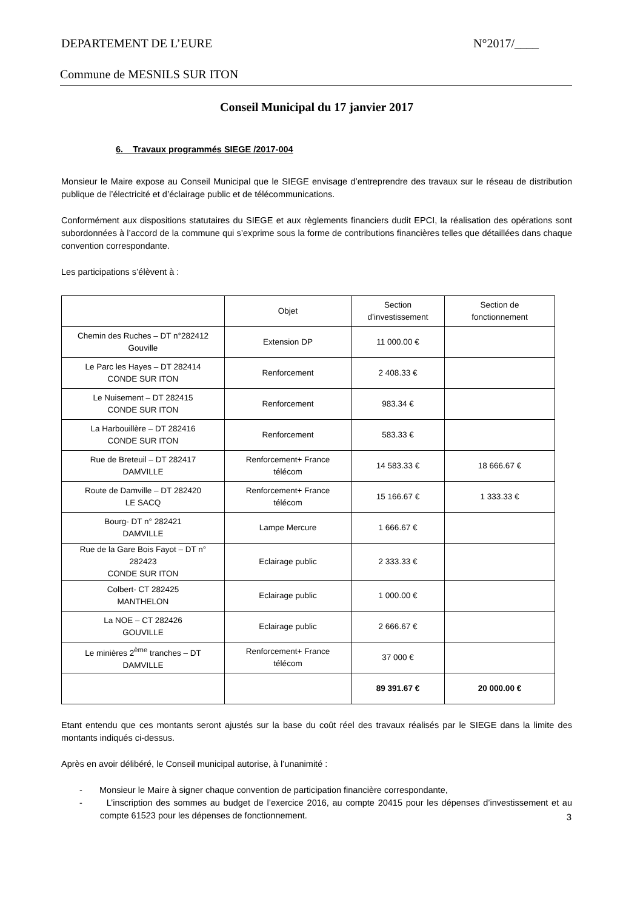DEPARTEMENT DE L’EURE N°2017/____
Commune de MESNILS SUR ITON
Conseil Municipal du 17 janvier 2017
6. Travaux programmés SIEGE /2017-004
Monsieur le Maire expose au Conseil Municipal que le SIEGE envisage d’entreprendre des travaux sur le réseau de distribution publique de l’électricité et d’éclairage public et de télécommunications.
Conformément aux dispositions statutaires du SIEGE et aux règlements financiers dudit EPCI, la réalisation des opérations sont subordonnées à l’accord de la commune qui s’exprime sous la forme de contributions financières telles que détaillées dans chaque convention correspondante.
Les participations s’élèvent à :
| | Objet | Section d’investissement | Section de fonctionnement |
| Chemin des Ruches – DT n°282412 Gouville | Extension DP | 11 000.00 € | |
| Le Parc les Hayes – DT 282414 CONDE SUR ITON | Renforcement | 2 408.33 € | |
| Le Nuisement – DT 282415 CONDE SUR ITON | Renforcement | 983.34 € | |
| La Harbouillère – DT 282416 CONDE SUR ITON | Renforcement | 583.33 € | |
| Rue de Breteuil – DT 282417 DAMVILLE | Renforcement+ France télécom | 14 583.33 € | 18 666.67 € |
| Route de Damville – DT 282420 LE SACQ | Renforcement+ France télécom | 15 166.67 € | 1 333.33 € |
| Bourg- DT n° 282421 DAMVILLE | Lampe Mercure | 1 666.67 € | |
| Rue de la Gare Bois Fayot – DT n° 282423 CONDE SUR ITON | Eclairage public | 2 333.33 € | |
| Colbert- CT 282425 MANTHELON | Eclairage public | 1 000.00 € | |
| La NOE – CT 282426 GOUVILLE | Eclairage public | 2 666.67 € | |
| Le minières 2<sup>ème</sup> tranches – DT DAMVILLE | Renforcement+ France télécom | 37 000 € | |
| | | 89 391.67 € | 20 000.00 € |
Etant entendu que ces montants seront ajustés sur la base du coût réel des travaux réalisés par le SIEGE dans la limite des montants indiqués ci-dessus.
Après en avoir délibéré, le Conseil municipal autorise, à l’unanimité :
- Monsieur le Maire à signer chaque convention de participation financière correspondante,
- L’inscription des sommes au budget de l’exercice 2016, au compte 20415 pour les dépenses d’investissement et au compte 61523 pour les dépenses de fonctionnement.
3